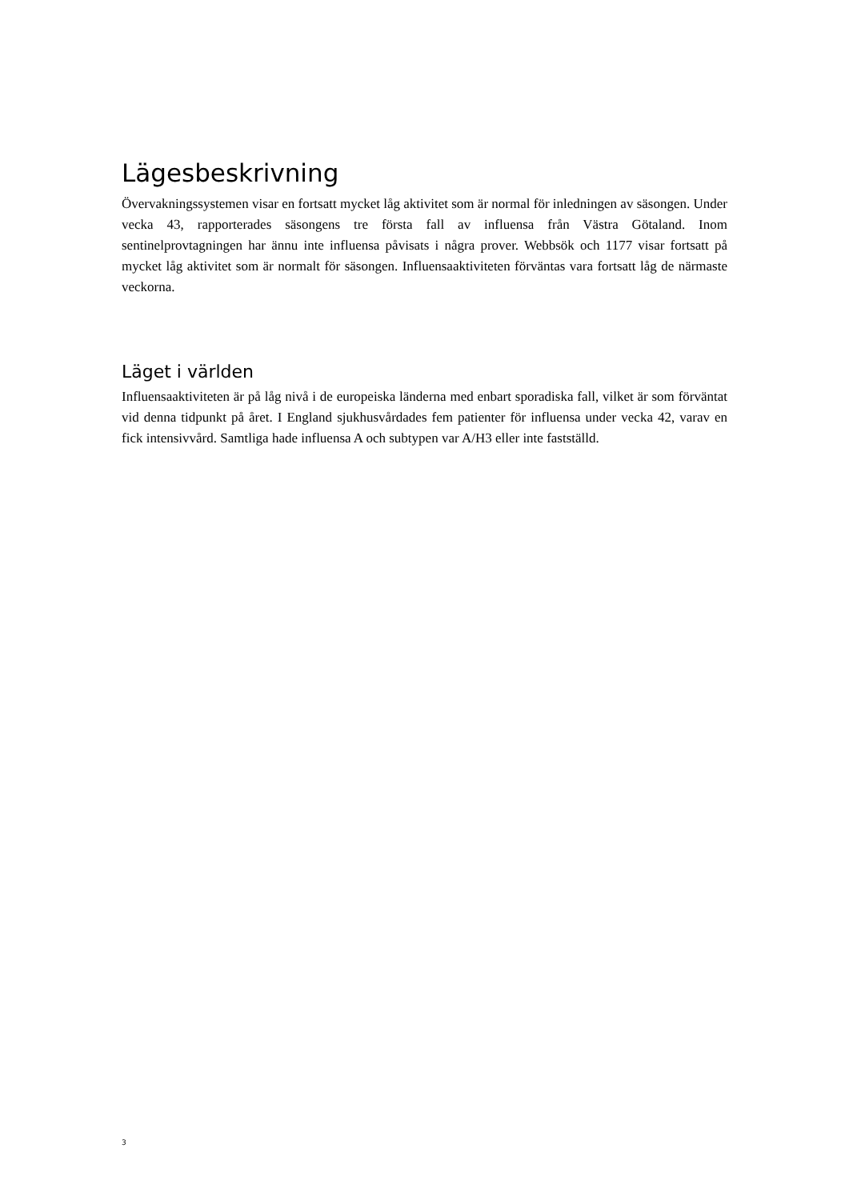Lägesbeskrivning
Övervakningssystemen visar en fortsatt mycket låg aktivitet som är normal för inledningen av säsongen. Under vecka 43, rapporterades säsongens tre första fall av influensa från Västra Götaland. Inom sentinelprovtagningen har ännu inte influensa påvisats i några prover. Webbsök och 1177 visar fortsatt på mycket låg aktivitet som är normalt för säsongen. Influensaaktiviteten förväntas vara fortsatt låg de närmaste veckorna.
Läget i världen
Influensaaktiviteten är på låg nivå i de europeiska länderna med enbart sporadiska fall, vilket är som förväntat vid denna tidpunkt på året. I England sjukhusvårdades fem patienter för influensa under vecka 42, varav en fick intensivvård. Samtliga hade influensa A och subtypen var A/H3 eller inte fastställd.
3